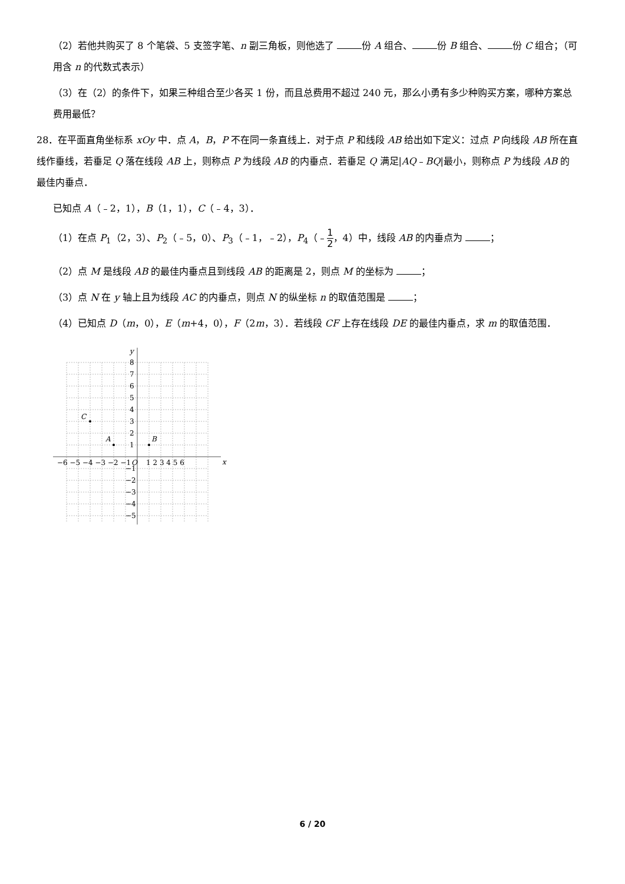（2）若他共购买了 8 个笔袋、5 支签字笔、n 副三角板，则他选了 份 A 组合、 份 B 组合、 份 C 组合；（可用含 n 的代数式表示）
（3）在（2）的条件下，如果三种组合至少各买 1 份，而且总费用不超过 240 元，那么小勇有多少种购买方案，哪种方案总费用最低？
28．在平面直角坐标系 xOy 中．点 A，B，P 不在同一条直线上．对于点 P 和线段 AB 给出如下定义：过点 P 向线段 AB 所在直线作垂线，若垂足 Q 落在线段 AB 上，则称点 P 为线段 AB 的内垂点．若垂足 Q 满足|AQ﹣BQ|最小，则称点 P 为线段 AB 的最佳内垂点．
已知点 A（﹣2，1），B（1，1），C（﹣4，3）．
（1）在点 P<sub>1</sub>（2，3）、P<sub>2</sub>（﹣5，0）、P<sub>3</sub>（﹣1，﹣2），P<sub>4</sub>（﹣1 2，4）中，线段 AB 的内垂点为 ；
（2）点 M 是线段 AB 的最佳内垂点且到线段 AB 的距离是 2，则点 M 的坐标为 ；
（3）点 N 在 y 轴上且为线段 AC 的内垂点，则点 N 的纵坐标 n 的取值范围是 ；
（4）已知点 D（m，0），E（m+4，0），F（2m，3）．若线段 CF 上存在线段 DE 的最佳内垂点，求 m 的取值范围．
C
A
B
y
x
−6 −5 −4 −3 −2 −1
O
1 2 3 4 5 6
8
7
6
5
4
3
2
1
−1
−2
−3
−4
−5
6 / 20